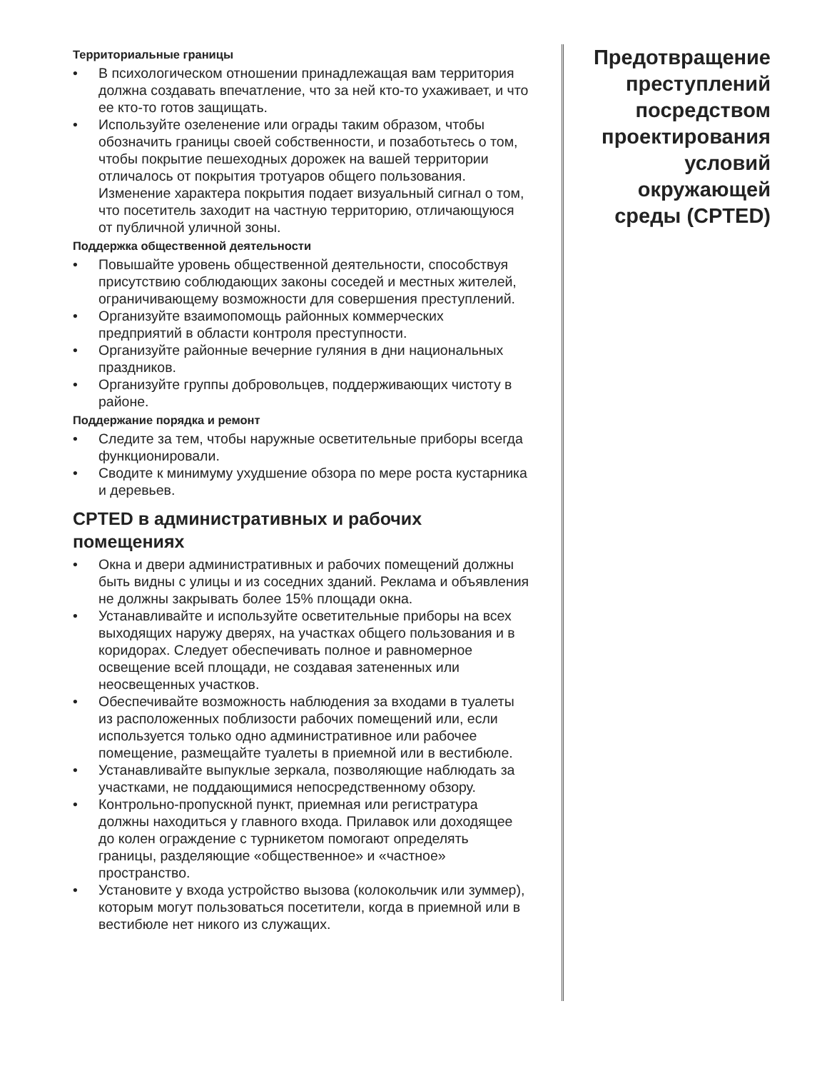Территориальные границы
• В психологическом отношении принадлежащая вам территория должна создавать впечатление, что за ней кто-то ухаживает, и что ее кто-то готов защищать.
• Используйте озеленение или ограды таким образом, чтобы обозначить границы своей собственности, и позаботьтесь о том, чтобы покрытие пешеходных дорожек на вашей территории отличалось от покрытия тротуаров общего пользования. Изменение характера покрытия подает визуальный сигнал о том, что посетитель заходит на частную территорию, отличающуюся от публичной уличной зоны.
Поддержка общественной деятельности
• Повышайте уровень общественной деятельности, способствуя присутствию соблюдающих законы соседей и местных жителей, ограничивающему возможности для совершения преступлений.
• Организуйте взаимопомощь районных коммерческих предприятий в области контроля преступности.
• Организуйте районные вечерние гуляния в дни национальных праздников.
• Организуйте группы добровольцев, поддерживающих чистоту в районе.
Поддержание порядка и ремонт
• Следите за тем, чтобы наружные осветительные приборы всегда функционировали.
• Сводите к минимуму ухудшение обзора по мере роста кустарника и деревьев.
CPTED в административных и рабочих помещениях
• Окна и двери административных и рабочих помещений должны быть видны с улицы и из соседних зданий. Реклама и объявления не должны закрывать более 15% площади окна.
• Устанавливайте и используйте осветительные приборы на всех выходящих наружу дверях, на участках общего пользования и в коридорах. Следует обеспечивать полное и равномерное освещение всей площади, не создавая затененных или неосвещенных участков.
• Обеспечивайте возможность наблюдения за входами в туалеты из расположенных поблизости рабочих помещений или, если используется только одно административное или рабочее помещение, размещайте туалеты в приемной или в вестибюле.
• Устанавливайте выпуклые зеркала, позволяющие наблюдать за участками, не поддающимися непосредственному обзору.
• Контрольно-пропускной пункт, приемная или регистратура должны находиться у главного входа. Прилавок или доходящее до колен ограждение с турникетом помогают определять границы, разделяющие «общественное» и «частное» пространство.
• Установите у входа устройство вызова (колокольчик или зуммер), которым могут пользоваться посетители, когда в приемной или в вестибюле нет никого из служащих.
Предотвращение преступлений посредством проектирования условий окружающей среды (CPTED)